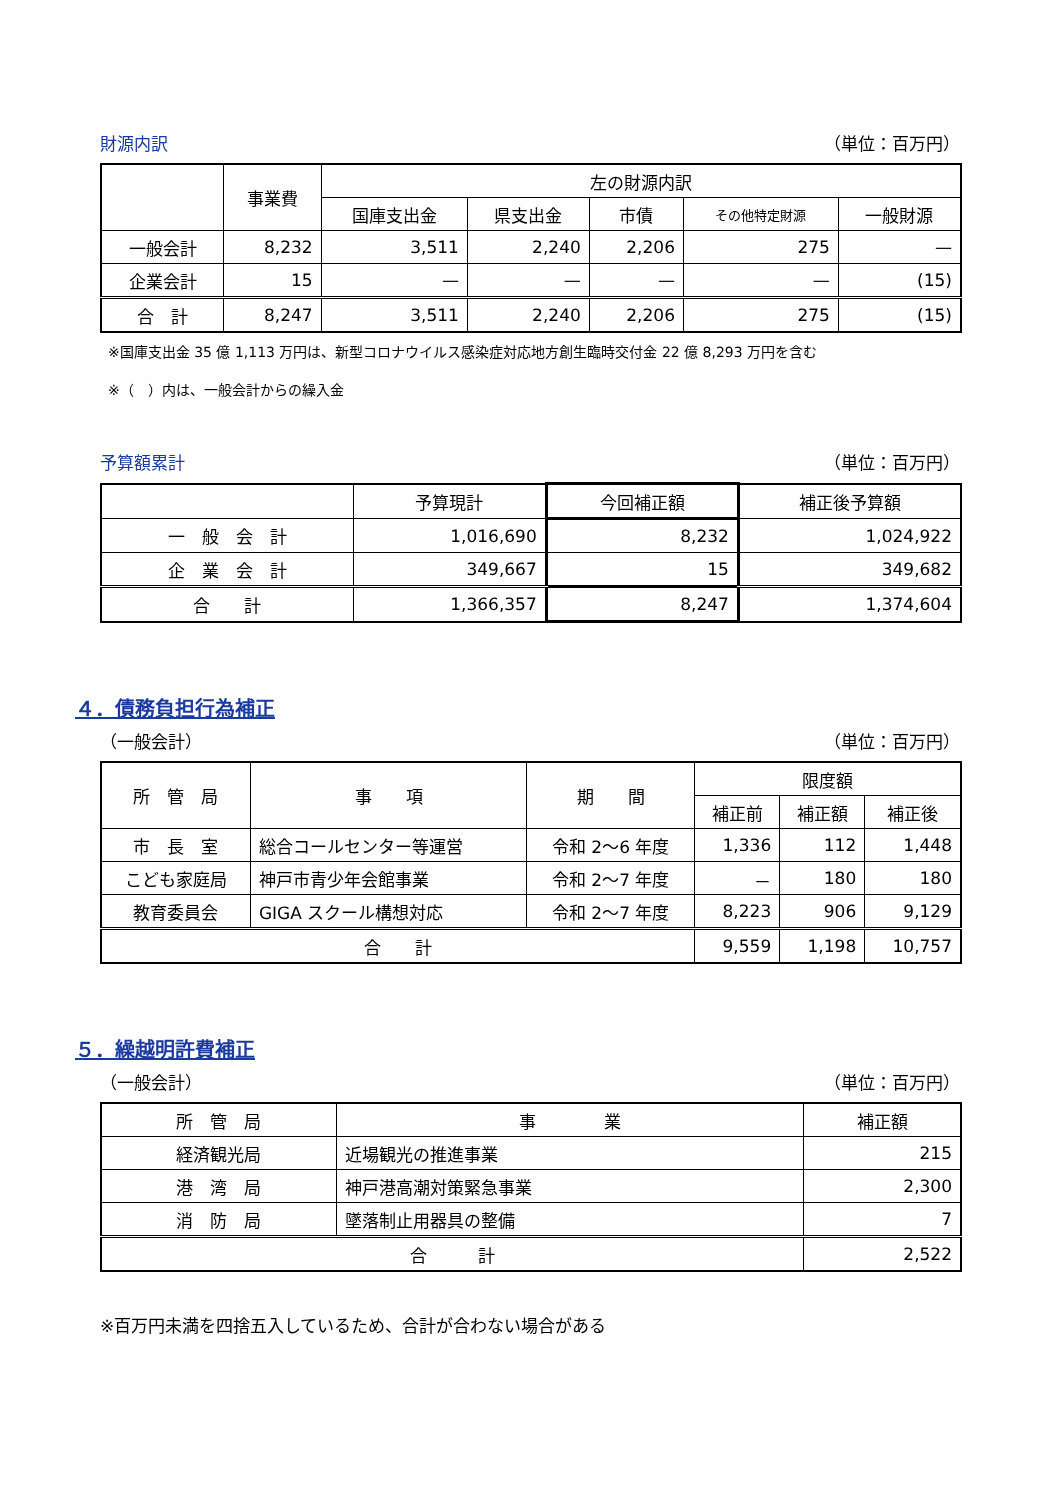財源内訳 （単位：百万円）
| | 事業費 | 左の財源内訳 | | | | |
| --- | --- | --- | --- | --- | --- | --- |
| | | 国庫支出金 | 県支出金 | 市債 | その他特定財源 | 一般財源 |
| 一般会計 | 8,232 | 3,511 | 2,240 | 2,206 | 275 | — |
| 企業会計 | 15 | — | — | — | — | (15) |
| 合 計 | 8,247 | 3,511 | 2,240 | 2,206 | 275 | (15) |
※国庫支出金 35 億 1,113 万円は、新型コロナウイルス感染症対応地方創生臨時交付金 22 億 8,293 万円を含む
※（　）内は、一般会計からの繰入金
予算額累計 （単位：百万円）
| | 予算現計 | 今回補正額 | 補正後予算額 |
| --- | --- | --- | --- |
| 一 般 会 計 | 1,016,690 | 8,232 | 1,024,922 |
| 企 業 会 計 | 349,667 | 15 | 349,682 |
| 合 計 | 1,366,357 | 8,247 | 1,374,604 |
４．債務負担行為補正
（一般会計） （単位：百万円）
| 所 管 局 | 事 項 | 期 間 | 限度額 | | |
| --- | --- | --- | --- | --- | --- |
| | | | 補正前 | 補正額 | 補正後 |
| 市 長 室 | 総合コールセンター等運営 | 令和 2～6 年度 | 1,336 | 112 | 1,448 |
| こども家庭局 | 神戸市青少年会館事業 | 令和 2～7 年度 | － | 180 | 180 |
| 教育委員会 | GIGA スクール構想対応 | 令和 2～7 年度 | 8,223 | 906 | 9,129 |
| 合 計 | | | 9,559 | 1,198 | 10,757 |
５．繰越明許費補正
（一般会計） （単位：百万円）
| 所 管 局 | 事 業 | 補正額 |
| --- | --- | --- |
| 経済観光局 | 近場観光の推進事業 | 215 |
| 港 湾 局 | 神戸港高潮対策緊急事業 | 2,300 |
| 消 防 局 | 墜落制止用器具の整備 | 7 |
| 合 計 | | 2,522 |
※百万円未満を四捨五入しているため、合計が合わない場合がある